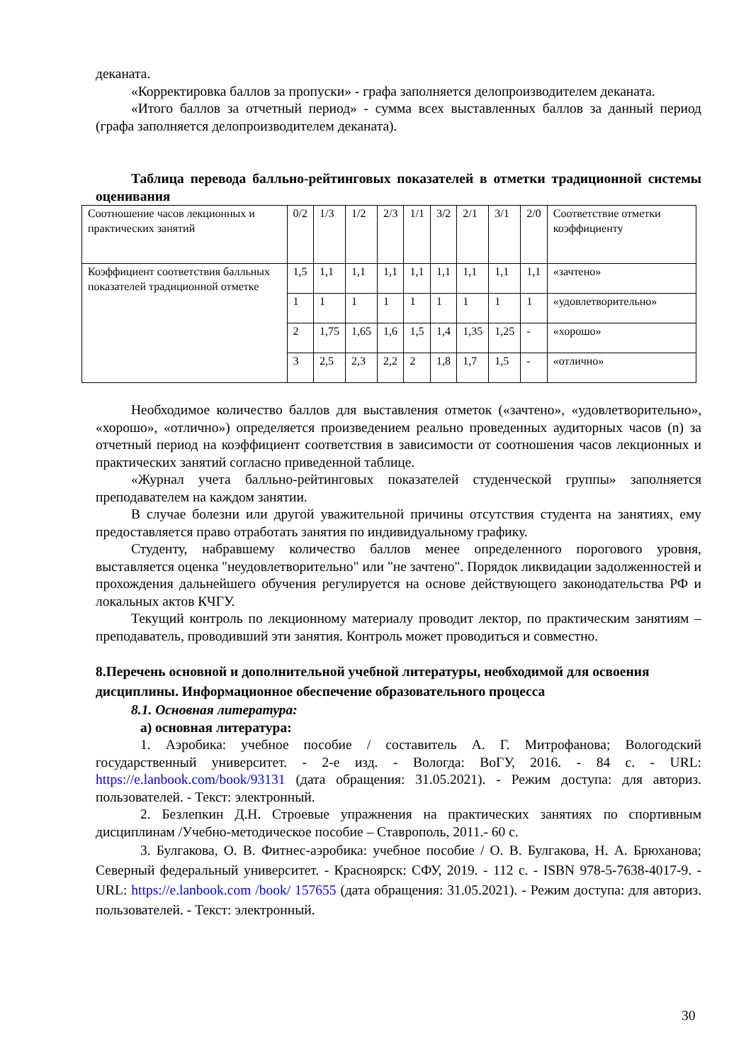деканата.
«Корректировка баллов за пропуски» - графа заполняется делопроизводителем деканата.
«Итого баллов за отчетный период» - сумма всех выставленных баллов за данный период (графа заполняется делопроизводителем деканата).
Таблица перевода балльно-рейтинговых показателей в отметки традиционной системы оценивания
| Соотношение часов лекционных и практических занятий | 0/2 | 1/3 | 1/2 | 2/3 | 1/1 | 3/2 | 2/1 | 3/1 | 2/0 | Соответствие отметки коэффициенту |
| Коэффициент соответствия балльных показателей традиционной отметке | 1,5 | 1,1 | 1,1 | 1,1 | 1,1 | 1,1 | 1,1 | 1,1 | 1,1 | «зачтено» |
| | 1 | 1 | 1 | 1 | 1 | 1 | 1 | 1 | 1 | «удовлетворительно» |
| | 2 | 1,75 | 1,65 | 1,6 | 1,5 | 1,4 | 1,35 | 1,25 | - | «хорошо» |
| | 3 | 2,5 | 2,3 | 2,2 | 2 | 1,8 | 1,7 | 1,5 | - | «отлично» |
Необходимое количество баллов для выставления отметок («зачтено», «удовлетворительно», «хорошо», «отлично») определяется произведением реально проведенных аудиторных часов (n) за отчетный период на коэффициент соответствия в зависимости от соотношения часов лекционных и практических занятий согласно приведенной таблице.
«Журнал учета балльно-рейтинговых показателей студенческой группы» заполняется преподавателем на каждом занятии.
В случае болезни или другой уважительной причины отсутствия студента на занятиях, ему предоставляется право отработать занятия по индивидуальному графику.
Студенту, набравшему количество баллов менее определенного порогового уровня, выставляется оценка "неудовлетворительно" или "не зачтено". Порядок ликвидации задолженностей и прохождения дальнейшего обучения регулируется на основе действующего законодательства РФ и локальных актов КЧГУ.
Текущий контроль по лекционному материалу проводит лектор, по практическим занятиям – преподаватель, проводивший эти занятия. Контроль может проводиться и совместно.
8.Перечень основной и дополнительной учебной литературы, необходимой для освоения дисциплины. Информационное обеспечение образовательного процесса
8.1. Основная литература:
а) основная литература:
1. Аэробика: учебное пособие / составитель А. Г. Митрофанова; Вологодский государственный университет. - 2-е изд. - Вологда: ВоГУ, 2016. - 84 с. - URL: https://e.lanbook.com/book/93131 (дата обращения: 31.05.2021). - Режим доступа: для авториз. пользователей. - Текст: электронный.
2. Безлепкин Д.Н. Строевые упражнения на практических занятиях по спортивным дисциплинам /Учебно-методическое пособие – Ставрополь, 2011.- 60 с.
3. Булгакова, О. В. Фитнес-аэробика: учебное пособие / О. В. Булгакова, Н. А. Брюханова; Северный федеральный университет. - Красноярск: СФУ, 2019. - 112 с. - ISBN 978-5-7638-4017-9. - URL: https://e.lanbook.com /book/ 157655 (дата обращения: 31.05.2021). - Режим доступа: для авториз. пользователей. - Текст: электронный.
30